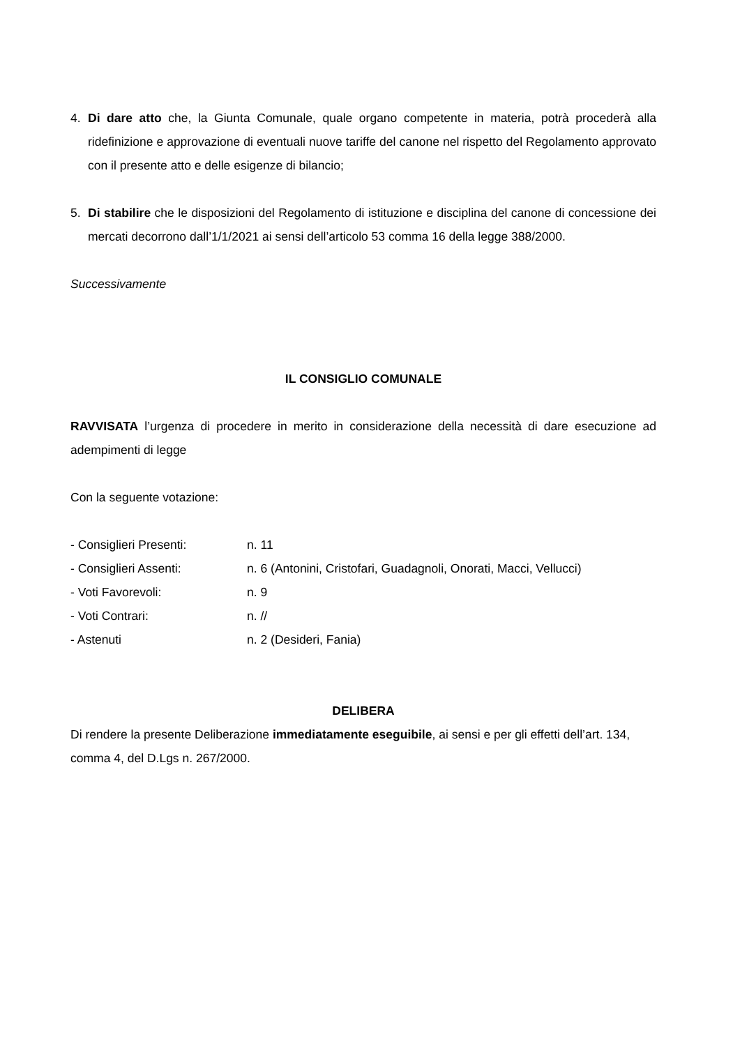4. Di dare atto che, la Giunta Comunale, quale organo competente in materia, potrà procederà alla ridefinizione e approvazione di eventuali nuove tariffe del canone nel rispetto del Regolamento approvato con il presente atto e delle esigenze di bilancio;
5. Di stabilire che le disposizioni del Regolamento di istituzione e disciplina del canone di concessione dei mercati decorrono dall’1/1/2021 ai sensi dell’articolo 53 comma 16 della legge 388/2000.
Successivamente
IL CONSIGLIO COMUNALE
RAVVISATA l’urgenza di procedere in merito in considerazione della necessità di dare esecuzione ad adempimenti di legge
Con la seguente votazione:
- Consiglieri Presenti: n. 11
- Consiglieri Assenti: n. 6 (Antonini, Cristofari, Guadagnoli, Onorati, Macci, Vellucci)
- Voti Favorevoli: n. 9
- Voti Contrari: n. //
- Astenuti n. 2 (Desideri, Fania)
DELIBERA
Di rendere la presente Deliberazione immediatamente eseguibile, ai sensi e per gli effetti dell’art. 134, comma 4, del D.Lgs n. 267/2000.